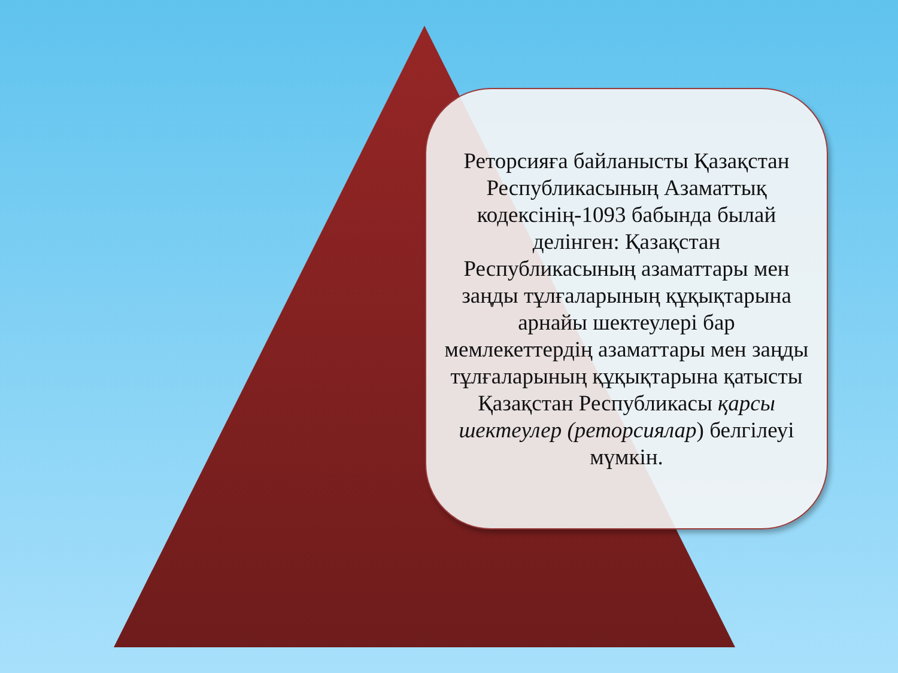Реторсияға байланысты Қазақстан Республикасының Азаматтық кодексінің-1093 бабында былай делінген: Қазақстан Республикасының азаматтары мен заңды тұлғаларының құқықтарына арнайы шектеулері бар мемлекеттердің азаматтары мен заңды тұлғаларының құқықтарына қатысты Қазақстан Республикасы қарсы шектеулер (реторсиялар) белгілеуі мүмкін.